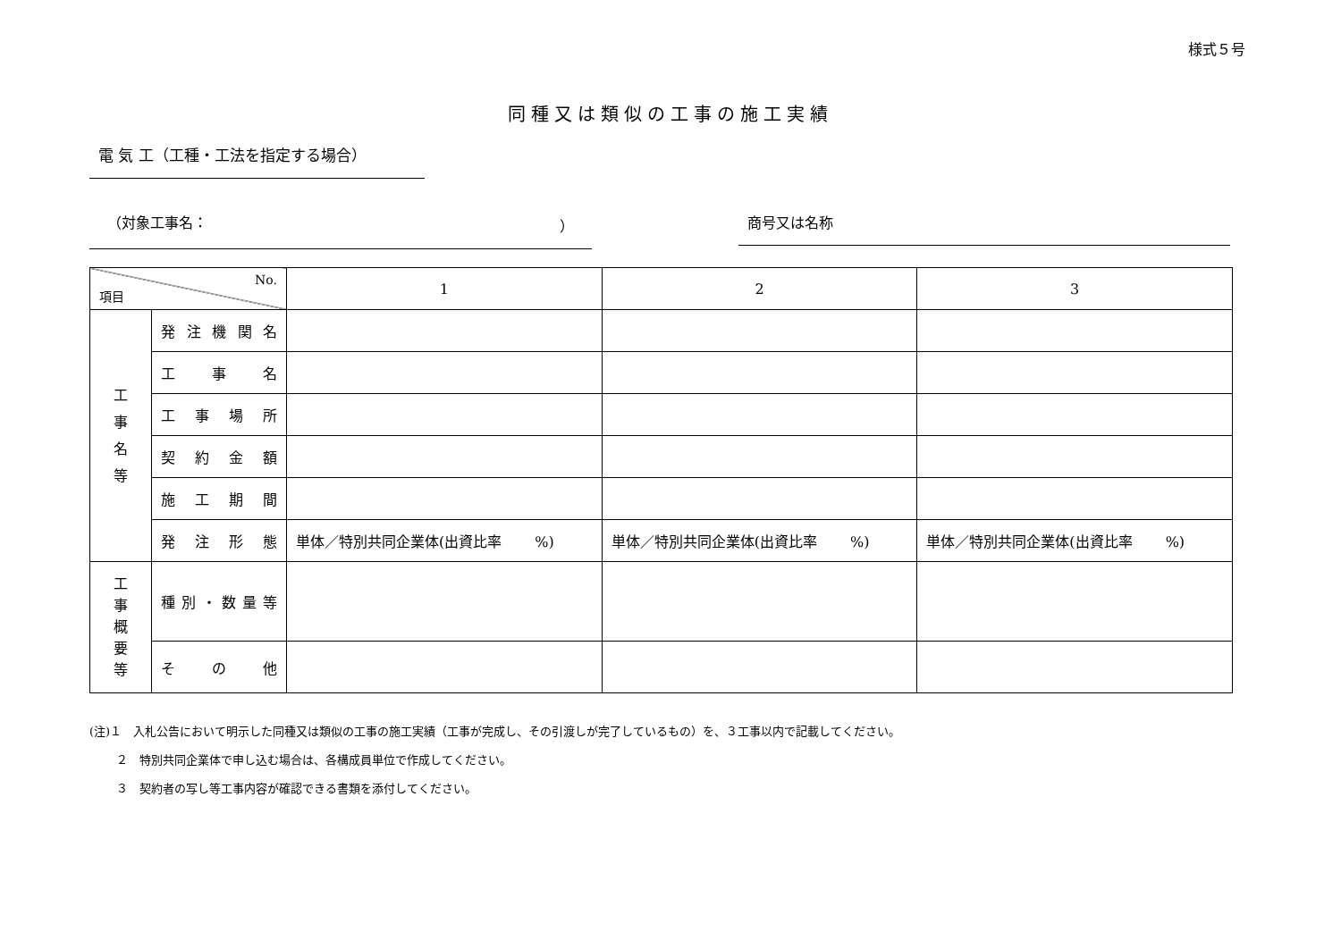様式５号
同種又は類似の工事の施工実績
電 気 工（工種・工法を指定する場合）
（対象工事名： ） 商号又は名称
| No. 項目 | | 1 | 2 | 3 |
| --- | --- | --- | --- | --- |
| 工 事 名 等 | 発 注 機 関 名 | | | |
| | 工 事 名 | | | |
| | 工 事 場 所 | | | |
| | 契 約 金 額 | | | |
| | 施 工 期 間 | | | |
| | 発 注 形 態 | 単体／特別共同企業体(出資比率 %) | 単体／特別共同企業体(出資比率 %) | 単体／特別共同企業体(出資比率 %) |
| 工 事 概 要 等 | 種 別 ・ 数 量 等 | | | |
| | そ の 他 | | | |
(注)１　入札公告において明示した同種又は類似の工事の施工実績（工事が完成し、その引渡しが完了しているもの）を、３工事以内で記載してください。
　　 ２　特別共同企業体で申し込む場合は、各構成員単位で作成してください。
　　 ３　契約者の写し等工事内容が確認できる書類を添付してください。